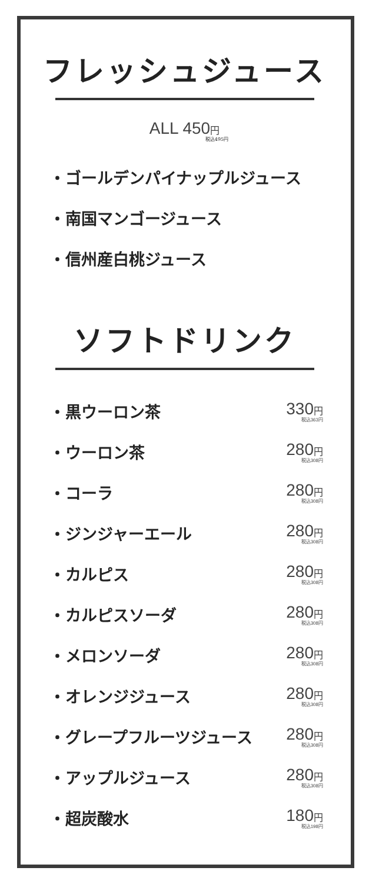フレッシュジュース
ALL 450円
税込495円
・ゴールデンパイナップルジュース
・南国マンゴージュース
・信州産白桃ジュース
ソフトドリンク
・黒ウーロン茶 330円
税込363円
・ウーロン茶 280円
税込308円
・コーラ 280円
税込308円
・ジンジャーエール 280円
税込308円
・カルピス 280円
税込308円
・カルピスソーダ 280円
税込308円
・メロンソーダ 280円
税込308円
・オレンジジュース 280円
税込308円
・グレープフルーツジュース 280円
税込308円
・アップルジュース 280円
税込308円
・超炭酸水 180円
税込198円